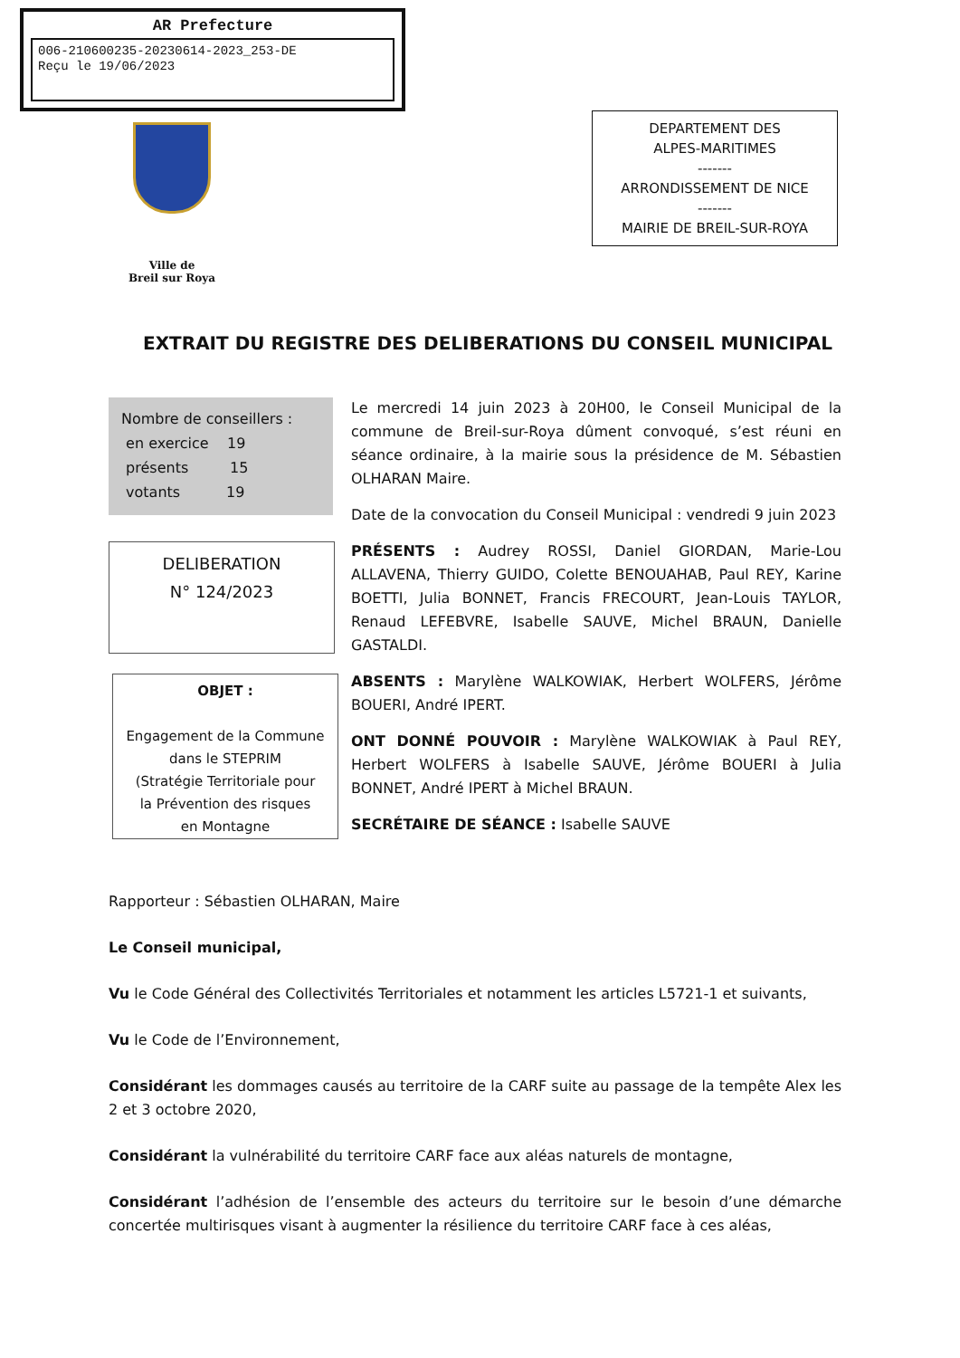AR Prefecture
006-210600235-20230614-2023_253-DE
Reçu le 19/06/2023
Ville de
Breil sur Roya
DEPARTEMENT DES
ALPES-MARITIMES
-------
ARRONDISSEMENT DE NICE
-------
MAIRIE DE BREIL-SUR-ROYA
EXTRAIT DU REGISTRE DES DELIBERATIONS DU CONSEIL MUNICIPAL
Nombre de conseillers :
en exercice 19
présents 15
votants 19
DELIBERATION
N° 124/2023
OBJET :
Engagement de la Commune
dans le STEPRIM
(Stratégie Territoriale pour
la Prévention des risques
en Montagne
Le mercredi 14 juin 2023 à 20H00, le Conseil Municipal de la commune de Breil-sur-Roya dûment convoqué, s’est réuni en séance ordinaire, à la mairie sous la présidence de M. Sébastien OLHARAN Maire.
Date de la convocation du Conseil Municipal : vendredi 9 juin 2023
PRÉSENTS : Audrey ROSSI, Daniel GIORDAN, Marie-Lou ALLAVENA, Thierry GUIDO, Colette BENOUAHAB, Paul REY, Karine BOETTI, Julia BONNET, Francis FRECOURT, Jean-Louis TAYLOR, Renaud LEFEBVRE, Isabelle SAUVE, Michel BRAUN, Danielle GASTALDI.
ABSENTS : Marylène WALKOWIAK, Herbert WOLFERS, Jérôme BOUERI, André IPERT.
ONT DONNÉ POUVOIR : Marylène WALKOWIAK à Paul REY, Herbert WOLFERS à Isabelle SAUVE, Jérôme BOUERI à Julia BONNET, André IPERT à Michel BRAUN.
SECRÉTAIRE DE SÉANCE : Isabelle SAUVE
Rapporteur : Sébastien OLHARAN, Maire
Le Conseil municipal,
Vu le Code Général des Collectivités Territoriales et notamment les articles L5721-1 et suivants,
Vu le Code de l’Environnement,
Considérant les dommages causés au territoire de la CARF suite au passage de la tempête Alex les 2 et 3 octobre 2020,
Considérant la vulnérabilité du territoire CARF face aux aléas naturels de montagne,
Considérant l’adhésion de l’ensemble des acteurs du territoire sur le besoin d’une démarche concertée multirisques visant à augmenter la résilience du territoire CARF face à ces aléas,